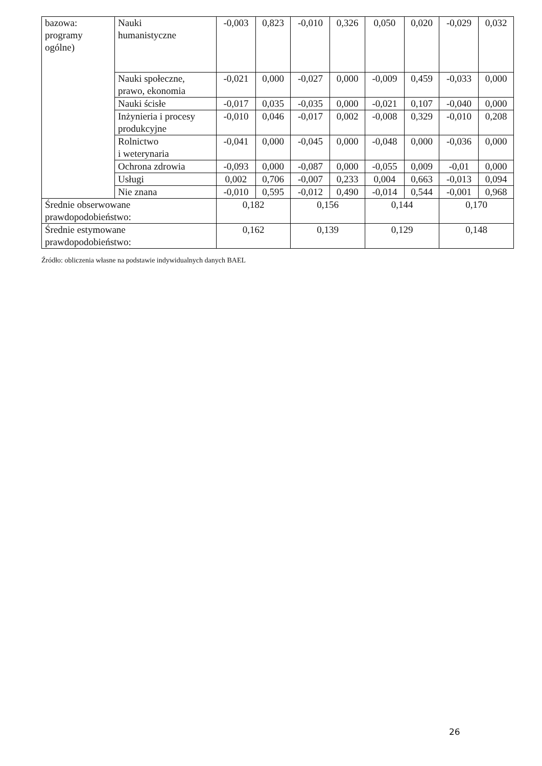| bazowa: programy ogólne) | Nauki humanistyczne | -0,003 | 0,823 | -0,010 | 0,326 | 0,050 | 0,020 | -0,029 | 0,032 |
| | Nauki społeczne, prawo, ekonomia | -0,021 | 0,000 | -0,027 | 0,000 | -0,009 | 0,459 | -0,033 | 0,000 |
| | Nauki ścisłe | -0,017 | 0,035 | -0,035 | 0,000 | -0,021 | 0,107 | -0,040 | 0,000 |
| | Inżynieria i procesy produkcyjne | -0,010 | 0,046 | -0,017 | 0,002 | -0,008 | 0,329 | -0,010 | 0,208 |
| | Rolnictwo i weterynaria | -0,041 | 0,000 | -0,045 | 0,000 | -0,048 | 0,000 | -0,036 | 0,000 |
| | Ochrona zdrowia | -0,093 | 0,000 | -0,087 | 0,000 | -0,055 | 0,009 | -0,01 | 0,000 |
| | Usługi | 0,002 | 0,706 | -0,007 | 0,233 | 0,004 | 0,663 | -0,013 | 0,094 |
| | Nie znana | -0,010 | 0,595 | -0,012 | 0,490 | -0,014 | 0,544 | -0,001 | 0,968 |
| Średnie obserwowane prawdopodobieństwo: | | 0,182 | | 0,156 | | 0,144 | | 0,170 | |
| Średnie estymowane prawdopodobieństwo: | | 0,162 | | 0,139 | | 0,129 | | 0,148 | |
Źródło: obliczenia własne na podstawie indywidualnych danych BAEL
26